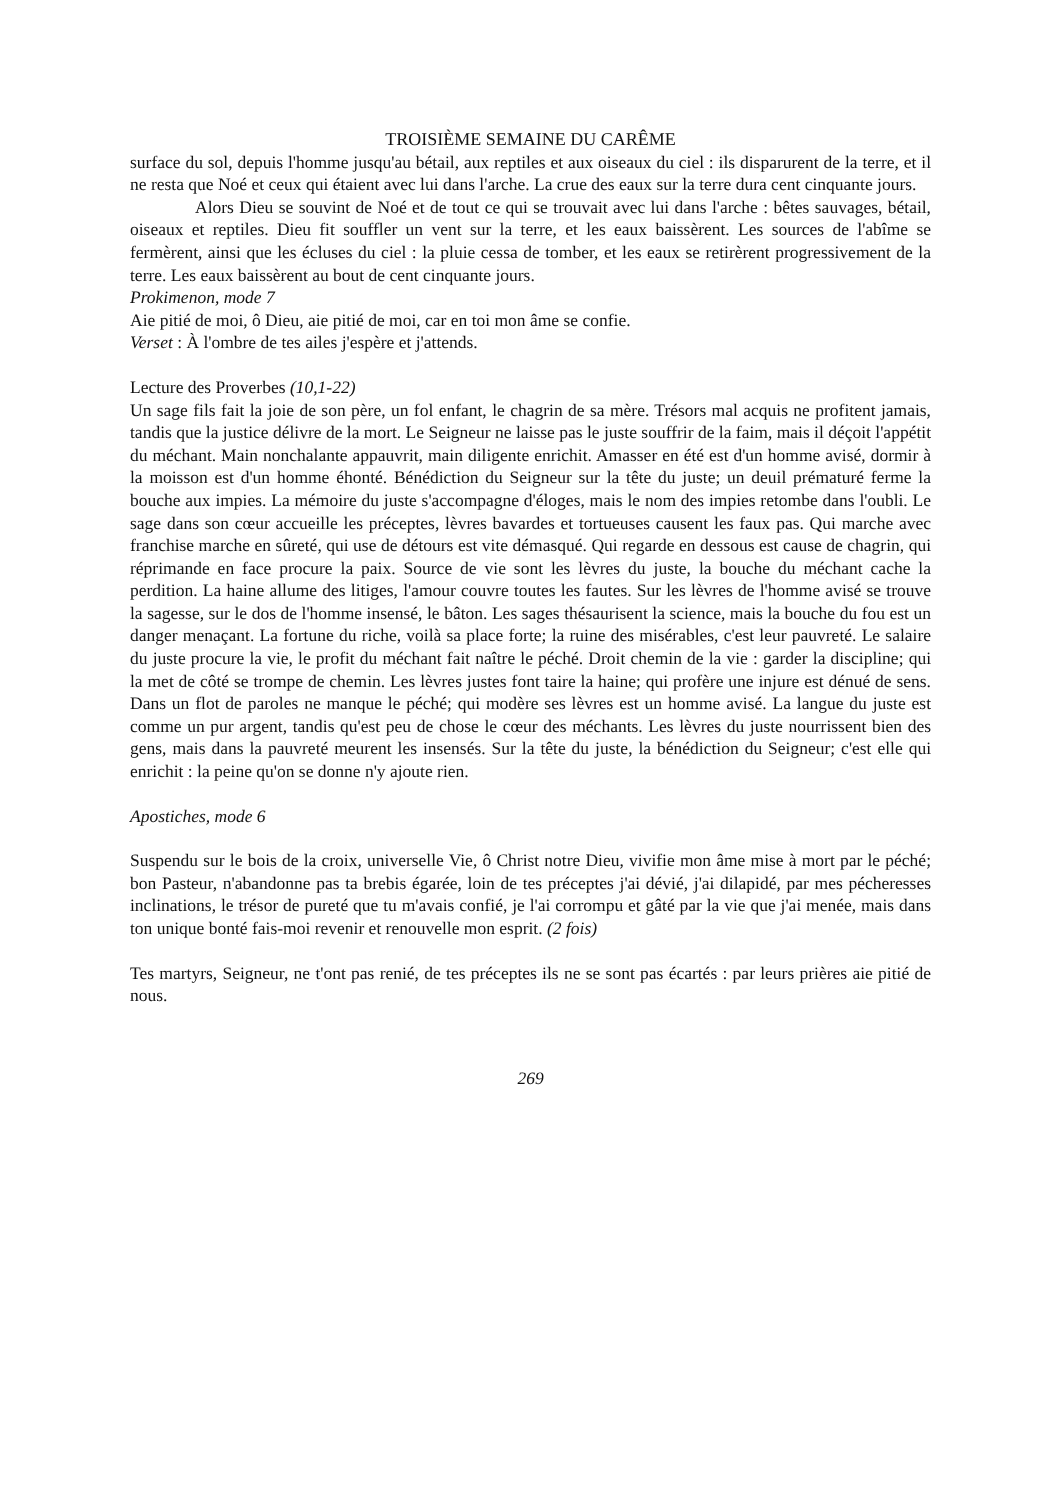TROISIÈME SEMAINE DU CARÊME
surface du sol, depuis l'homme jusqu'au bétail, aux reptiles et aux oiseaux du ciel : ils disparurent de la terre, et il ne resta que Noé et ceux qui étaient avec lui dans l'arche. La crue des eaux sur la terre dura cent cinquante jours.
Alors Dieu se souvint de Noé et de tout ce qui se trouvait avec lui dans l'arche : bêtes sauvages, bétail, oiseaux et reptiles. Dieu fit souffler un vent sur la terre, et les eaux baissèrent. Les sources de l'abîme se fermèrent, ainsi que les écluses du ciel : la pluie cessa de tomber, et les eaux se retirèrent progressivement de la terre. Les eaux baissèrent au bout de cent cinquante jours.
Prokimenon, mode 7
Aie pitié de moi, ô Dieu, aie pitié de moi, car en toi mon âme se confie.
Verset : À l'ombre de tes ailes j'espère et j'attends.
Lecture des Proverbes (10,1-22)
Un sage fils fait la joie de son père, un fol enfant, le chagrin de sa mère. Trésors mal acquis ne profitent jamais, tandis que la justice délivre de la mort. Le Seigneur ne laisse pas le juste souffrir de la faim, mais il déçoit l'appétit du méchant. Main nonchalante appauvrit, main diligente enrichit. Amasser en été est d'un homme avisé, dormir à la moisson est d'un homme éhonté. Bénédiction du Seigneur sur la tête du juste; un deuil prématuré ferme la bouche aux impies. La mémoire du juste s'accompagne d'éloges, mais le nom des impies retombe dans l'oubli. Le sage dans son cœur accueille les préceptes, lèvres bavardes et tortueuses causent les faux pas. Qui marche avec franchise marche en sûreté, qui use de détours est vite démasqué. Qui regarde en dessous est cause de chagrin, qui réprimande en face procure la paix. Source de vie sont les lèvres du juste, la bouche du méchant cache la perdition. La haine allume des litiges, l'amour couvre toutes les fautes. Sur les lèvres de l'homme avisé se trouve la sagesse, sur le dos de l'homme insensé, le bâton. Les sages thésaurisent la science, mais la bouche du fou est un danger menaçant. La fortune du riche, voilà sa place forte; la ruine des misérables, c'est leur pauvreté. Le salaire du juste procure la vie, le profit du méchant fait naître le péché. Droit chemin de la vie : garder la discipline; qui la met de côté se trompe de chemin. Les lèvres justes font taire la haine; qui profère une injure est dénué de sens. Dans un flot de paroles ne manque le péché; qui modère ses lèvres est un homme avisé. La langue du juste est comme un pur argent, tandis qu'est peu de chose le cœur des méchants. Les lèvres du juste nourrissent bien des gens, mais dans la pauvreté meurent les insensés. Sur la tête du juste, la bénédiction du Seigneur; c'est elle qui enrichit : la peine qu'on se donne n'y ajoute rien.
Apostiches, mode 6
Suspendu sur le bois de la croix, universelle Vie, ô Christ notre Dieu, vivifie mon âme mise à mort par le péché; bon Pasteur, n'abandonne pas ta brebis égarée, loin de tes préceptes j'ai dévié, j'ai dilapidé, par mes pécheresses inclinations, le trésor de pureté que tu m'avais confié, je l'ai corrompu et gâté par la vie que j'ai menée, mais dans ton unique bonté fais-moi revenir et renouvelle mon esprit. (2 fois)
Tes martyrs, Seigneur, ne t'ont pas renié, de tes préceptes ils ne se sont pas écartés : par leurs prières aie pitié de nous.
269